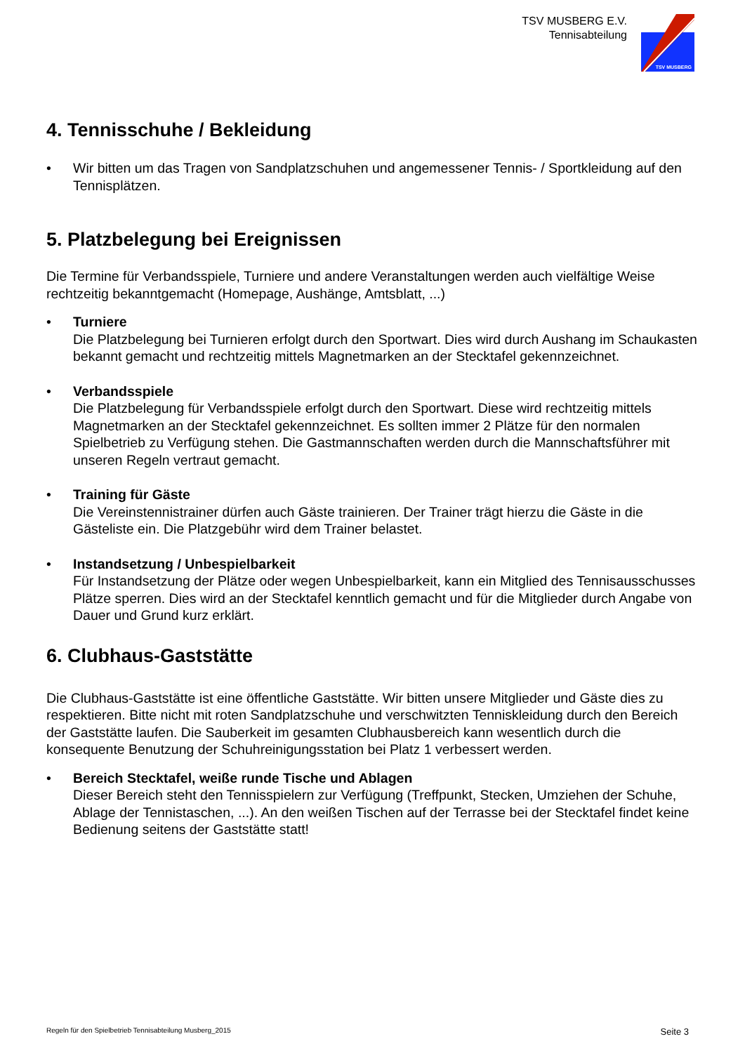TSV MUSBERG E.V.
Tennisabteilung
TSV MUSBERG
4. Tennisschuhe / Bekleidung
• Wir bitten um das Tragen von Sandplatzschuhen und angemessener Tennis- / Sportkleidung auf den Tennisplätzen.
5. Platzbelegung bei Ereignissen
Die Termine für Verbandsspiele, Turniere und andere Veranstaltungen werden auch vielfältige Weise rechtzeitig bekanntgemacht (Homepage, Aushänge, Amtsblatt, ...)
• Turniere
Die Platzbelegung bei Turnieren erfolgt durch den Sportwart. Dies wird durch Aushang im Schaukasten bekannt gemacht und rechtzeitig mittels Magnetmarken an der Stecktafel gekennzeichnet.
• Verbandsspiele
Die Platzbelegung für Verbandsspiele erfolgt durch den Sportwart. Diese wird rechtzeitig mittels Magnetmarken an der Stecktafel gekennzeichnet. Es sollten immer 2 Plätze für den normalen Spielbetrieb zu Verfügung stehen. Die Gastmannschaften werden durch die Mannschaftsführer mit unseren Regeln vertraut gemacht.
• Training für Gäste
Die Vereinstennistrainer dürfen auch Gäste trainieren. Der Trainer trägt hierzu die Gäste in die Gästeliste ein. Die Platzgebühr wird dem Trainer belastet.
• Instandsetzung / Unbespielbarkeit
Für Instandsetzung der Plätze oder wegen Unbespielbarkeit, kann ein Mitglied des Tennisausschusses Plätze sperren. Dies wird an der Stecktafel kenntlich gemacht und für die Mitglieder durch Angabe von Dauer und Grund kurz erklärt.
6. Clubhaus-Gaststätte
Die Clubhaus-Gaststätte ist eine öffentliche Gaststätte. Wir bitten unsere Mitglieder und Gäste dies zu respektieren. Bitte nicht mit roten Sandplatzschuhe und verschwitzten Tenniskleidung durch den Bereich der Gaststätte laufen. Die Sauberkeit im gesamten Clubhausbereich kann wesentlich durch die konsequente Benutzung der Schuhreinigungsstation bei Platz 1 verbessert werden.
• Bereich Stecktafel, weiße runde Tische und Ablagen
Dieser Bereich steht den Tennisspielern zur Verfügung (Treffpunkt, Stecken, Umziehen der Schuhe, Ablage der Tennistaschen, ...). An den weißen Tischen auf der Terrasse bei der Stecktafel findet keine Bedienung seitens der Gaststätte statt!
Regeln für den Spielbetrieb Tennisabteilung Musberg_2015 Seite 3